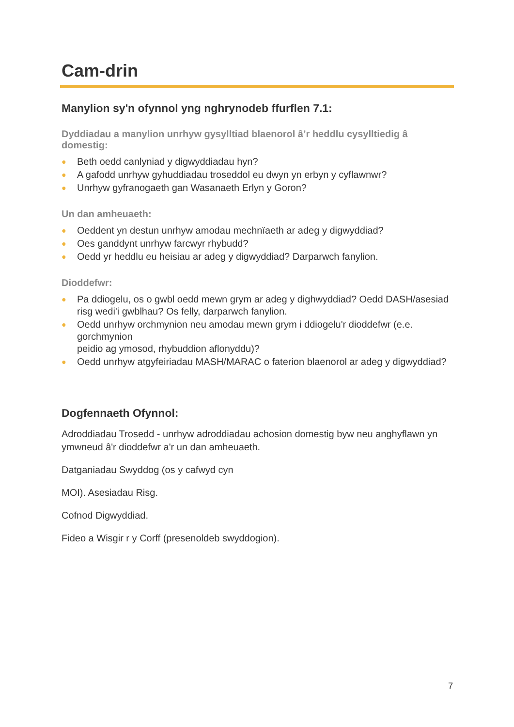Cam-drin
Manylion sy'n ofynnol yng nghrynodeb ffurflen 7.1:
Dyddiadau a manylion unrhyw gysylltiad blaenorol â’r heddlu cysylltiedig â domestig:
● Beth oedd canlyniad y digwyddiadau hyn?
● A gafodd unrhyw gyhuddiadau troseddol eu dwyn yn erbyn y cyflawnwr?
● Unrhyw gyfranogaeth gan Wasanaeth Erlyn y Goron?
Un dan amheuaeth:
● Oeddent yn destun unrhyw amodau mechnïaeth ar adeg y digwyddiad?
● Oes ganddynt unrhyw farcwyr rhybudd?
● Oedd yr heddlu eu heisiau ar adeg y digwyddiad? Darparwch fanylion.
Dioddefwr:
● Pa ddiogelu, os o gwbl oedd mewn grym ar adeg y dighwyddiad? Oedd DASH/asesiad risg wedi'i gwblhau? Os felly, darparwch fanylion.
● Oedd unrhyw orchmynion neu amodau mewn grym i ddiogelu'r dioddefwr (e.e. gorchmynion
peidio ag ymosod, rhybuddion aflonyddu)?
● Oedd unrhyw atgyfeiriadau MASH/MARAC o faterion blaenorol ar adeg y digwyddiad?
Dogfennaeth Ofynnol:
Adroddiadau Trosedd - unrhyw adroddiadau achosion domestig byw neu anghyflawn yn ymwneud â'r dioddefwr a'r un dan amheuaeth.
Datganiadau Swyddog (os y cafwyd cyn
MOI). Asesiadau Risg.
Cofnod Digwyddiad.
Fideo a Wisgir r y Corff (presenoldeb swyddogion).
7